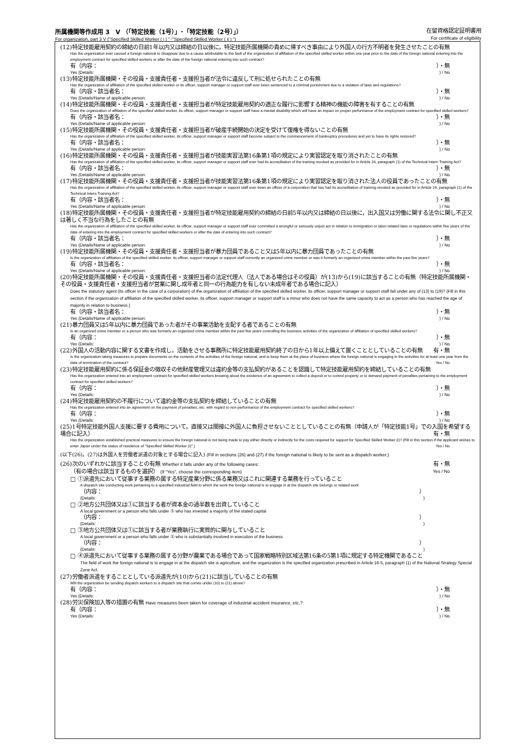所属機関等作成用 3　V （「特定技能（1号）」･「特定技能（2号）」） 在留資格認定証明書用
For organization, part 3 V ("Specified Skilled Worker ( i ) "･"Specified Skilled Worker ( ii ) ") For certificate of eligibility
(12)特定技能雇用契約の締結の日前1年以内又は締結の日以後に，特定技能所属機関の責めに帰すべき事由により外国人の行方不明者を発生させたことの有無
Has the organization ever caused a foreign national to disappear due to a cause attributable to the fault of the organization of affiliation of the specified skilled worker within one year prior to the date of the foreign national entering into the employment contract for specified skilled workers or after the date of the foreign national entering into such contract?
有（内容： ）・無
Yes (Details:) / No
(13)特定技能所属機関・その役員・支援責任者・支援担当者が法令に違反して刑に処せられたことの有無
Has the organization of affiliation of the specified skilled worker or its officer, support manager or support staff ever been sentenced to a criminal punishment due to a violation of laws and regulations?
有（内容・該当者名： ）・無
Yes (Details/Name of applicable person:) / No
(14)特定技能所属機関・その役員・支援責任者・支援担当者が特定技能雇用契約の適正な履行に影響する精神の機能の障害を有することの有無
Does the organization of affiliation of the specified skilled worker, its officer, support manager or support staff have a mental disability which will have an impact on proper performance of the employment contract for specified skilled workers?
有（内容・該当者名： ）・無
Yes (Details/Name of applicable person:) / No
(15)特定技能所属機関・その役員・支援責任者・支援担当者が破産手続開始の決定を受けて復権を得ないことの有無
Has the organization of affiliation of the specified skilled worker, its officer, support manager or support staff become subject to the commencement of bankruptcy procedures and yet to have its rights restored?
有（内容・該当者名： ）・無
Yes (Details/Name of applicable person:) / No
(16)特定技能所属機関・その役員・支援責任者・支援担当者が技能実習法第16条第1項の規定により実習認定を取り消されたことの有無
Has the organization of affiliation of the specified skilled worker, its officer, support manager or support staff ever had its accreditation of the training revoked as provided for in Article 16, paragraph (1) of the Technical Intern Training Act?
有（内容・該当者名： ）・無
Yes (Details/Name of applicable person:) / No
(17)特定技能所属機関・その役員・支援責任者・支援担当者が技能実習法第16条第1項の規定により実習認定を取り消された法人の役員であったことの有無
Has the organization of affiliation of the specified skilled worker, its officer, support manager or support staff ever been an officer of a corporation that has had its accreditation of training revoked as provided for in Article 16, paragraph (1) of the Technical Intern Training Act?
有（内容・該当者名： ）・無
Yes (Details/Name of applicable person:) / No
(18)特定技能所属機関・その役員・支援責任者・支援担当者が特定技能雇用契約の締結の日前5年以内又は締結の日以後に，出入国又は労働に関する法令に関し不正又は著しく不当な行為をしたことの有無
Has the organization of affiliation of the specified skilled worker, its officer, support manager or support staff ever committed a wrongful or seriously unjust act in relation to immigration or labor-related laws or regulations within five years of the date of entering into the employment contract for specified skilled workers or after the date of entering into such contract?
有（内容・該当者名： ）・無
Yes (Details/Name of applicable person:) / No
(19)特定技能所属機関・その役員・支援責任者・支援担当者が暴力団員であること又は5年以内に暴力団員であったことの有無
Is the organization of affiliation of the specified skilled worker, its officer, support manager or support staff currently an organized crime member or was it formerly an organized crime member within the past five years?
有（内容・該当者名： ）・無
Yes (Details/Name of applicable person:) / No
(20)特定技能所属機関・その役員・支援責任者・支援担当者の法定代理人（法人である場合はその役員）が(13)から(19)に該当することの有無（特定技能所属機関・その役員・支援責任者・支援担当者が営業に関し成年者と同一の行為能力を有しない未成年者である場合に記入）
Does the statutory agent (its officer in the case of a corporation) of the organization of affiliation of the specified skilled worker, its officer, support manager or support staff fall under any of (13) to (19)? (Fill in this section if the organization of affiliation of the specified skilled worker, its officer, support manager or support staff is a minor who does not have the same capacity to act as a person who has reached the age of majority in relation to business.)
有（内容・該当者名： ）・無
Yes (Details/Name of applicable person:) / No
(21)暴力団員又は5年以内に暴力団員であった者がその事業活動を支配する者であることの有無
Is an organized crime member or a person who was formerly an organized crime member within the past five years controlling the business activities of the organization of affiliation of specified skilled workers?
有（内容： ）・無
Yes (Details:) / No
(22)外国人の活動内容に関する文書を作成し，活動をさせる事務所に特定技能雇用契約終了の日から1年以上備えて置くこととしていることの有無　有・無
Is the organization taking measures to prepare documents on the contents of the activities of the foreign national, and to keep them at the place of business where the foreign national is engaging in the activities for at least one year from the date of termination of the contract? Yes / No
(23)特定技能雇用契約に係る保証金の徴収その他財産管理又は違約金等の支払契約があることを認識して特定技能雇用契約を締結していることの有無
Has the organization entered into an employment contract for specified skilled workers knowing about the existence of an agreement to collect a deposit or to control property or to demand payment of penalties pertaining to the employment contract for specified skilled workers?
有（内容： ）・無
Yes (Details:) / No
(24)特定技能雇用契約の不履行について違約金等の支払契約を締結していることの有無
Has the organization entered into an agreement on the payment of penalties, etc. with regard to non-performance of the employment contract for specified skilled workers?
有（内容： ）・無
Yes (Details:) / No
(25)1号特定技能外国人支援に要する費用について，直接又は間接に外国人に負担させないこととしていることの有無（申請人が「特定技能1号」での入国を希望する場合に記入） 有・無
Has the organization established practical measures to ensure the foreign national is not being made to pay either directly or indirectly for the costs required for support for Specified Skilled Worker (i)? (Fill in this section if the applicant wishes to enter Japan under the status of residence of "Specified Skilled Worker (i)".) Yes / No
(以下(26)，(27)は外国人を労働者派遣の対象とする場合に記入) (Fill in sections (26) and (27) if the foreign national is likely to be sent as a dispatch worker.)
(26)次のいずれかに該当することの有無 Whether it falls under any of the following cases: 有・無
（有の場合は該当するものを選択） (If "Yes", choose the corresponding item) Yes / No
□ ①派遣先において従事する業務の属する特定産業分野に係る業務又はこれに関連する業務を行っていること
A dispatch site conducting work pertaining to a specified industrial field to which the work the foreign national is to engage in at the dispatch site belongs or related work
（内容： ）
(Details:)
□ ②地方公共団体又は①に該当する者が資本金の過半数を出資していること
A local government or a person who falls under ① who has invested a majority of the stated capital
（内容： ）
(Details:)
□ ③地方公共団体又は①に該当する者が業務執行に実質的に関与していること
A local government or a person who falls under ① who is substantially involved in execution of the business
（内容： ）
(Details:)
□ ④派遣先において従事する業務の属する分野が農業である場合であって国家戦略特別区域法第16条の5第1項に規定する特定機関であること
The field of work the foreign national is to engage in at the dispatch site is agriculture, and the organization is the specified organization prescribed in Article 16-5, paragraph (1) of the National Strategy Special Zone Act.
(27)労働者派遣をすることとしている派遣先が(10)から(21)に該当していることの有無
Will the organization be sending dispatch workers to a dispatch site that comes under (10) to (21) above?
有（内容： ）・無
Yes (Details:) / No
(28)労災保険加入等の措置の有無 Have measures been taken for coverage of industrial accident insurance, etc.?
有（内容： ）・無
Yes (Details:) / No